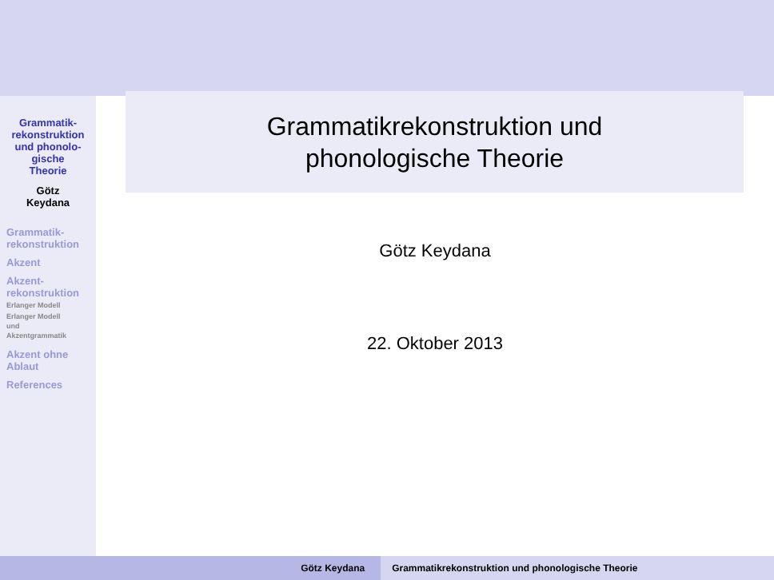Grammatik-
rekonstruktion
und phonolo-
gische
Theorie
Götz
Keydana
Grammatik-
rekonstruktion
Akzent
Akzent-
rekonstruktion
Erlanger Modell
Erlanger Modell
und
Akzentgrammatik
Akzent ohne
Ablaut
References
Grammatikrekonstruktion und
phonologische Theorie
Götz Keydana
22. Oktober 2013
Götz Keydana Grammatikrekonstruktion und phonologische Theorie